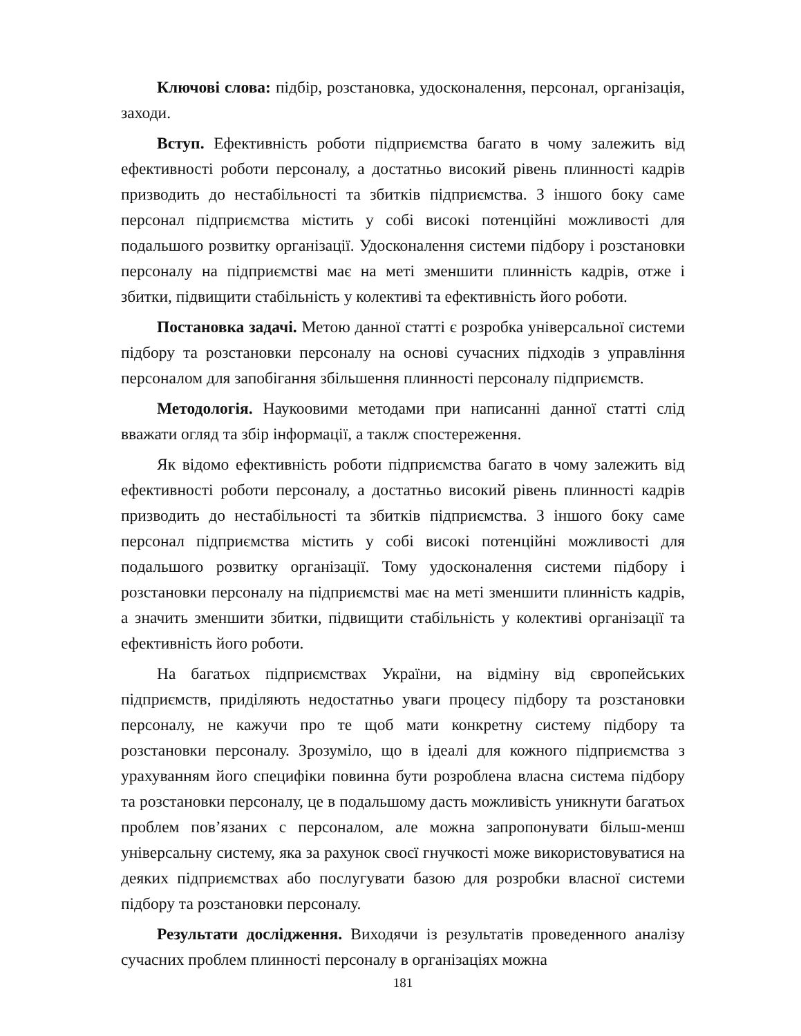Ключові слова: підбір, розстановка, удосконалення, персонал, організація, заходи.
Вступ. Ефективність роботи підприємства багато в чому залежить від ефективності роботи персоналу, а достатньо високий рівень плинності кадрів призводить до нестабільності та збитків підприємства. З іншого боку саме персонал підприємства містить у собі високі потенційні можливості для подальшого розвитку організації. Удосконалення системи підбору і розстановки персоналу на підприємстві має на меті зменшити плинність кадрів, отже і збитки, підвищити стабільність у колективі та ефективність його роботи.
Постановка задачі. Метою данної статті є розробка універсальної системи підбору та розстановки персоналу на основі сучасних підходів з управління персоналом для запобігання збільшення плинності персоналу підприємств.
Методологія. Наукоовими методами при написанні данної статті слід вважати огляд та збір інформації, а таклж спостереження.
Як відомо ефективність роботи підприємства багато в чому залежить від ефективності роботи персоналу, а достатньо високий рівень плинності кадрів призводить до нестабільності та збитків підприємства. З іншого боку саме персонал підприємства містить у собі високі потенційні можливості для подальшого розвитку організації. Тому удосконалення системи підбору і розстановки персоналу на підприємстві має на меті зменшити плинність кадрів, а значить зменшити збитки, підвищити стабільність у колективі організації та ефективність його роботи.
На багатьох підприємствах України, на відміну від європейських підприємств, приділяють недостатньо уваги процесу підбору та розстановки персоналу, не кажучи про те щоб мати конкретну систему підбору та розстановки персоналу. Зрозуміло, що в ідеалі для кожного підприємства з урахуванням його специфіки повинна бути розроблена власна система підбору та розстановки персоналу, це в подальшому дасть можливість уникнути багатьох проблем пов’язаних с персоналом, але можна запропонувати більш-менш універсальну систему, яка за рахунок своєї гнучкості може використовуватися на деяких підприємствах або послугувати базою для розробки власної системи підбору та розстановки персоналу.
Результати дослідження. Виходячи із результатів проведенного аналізу сучасних проблем плинності персоналу в організаціях можна
181